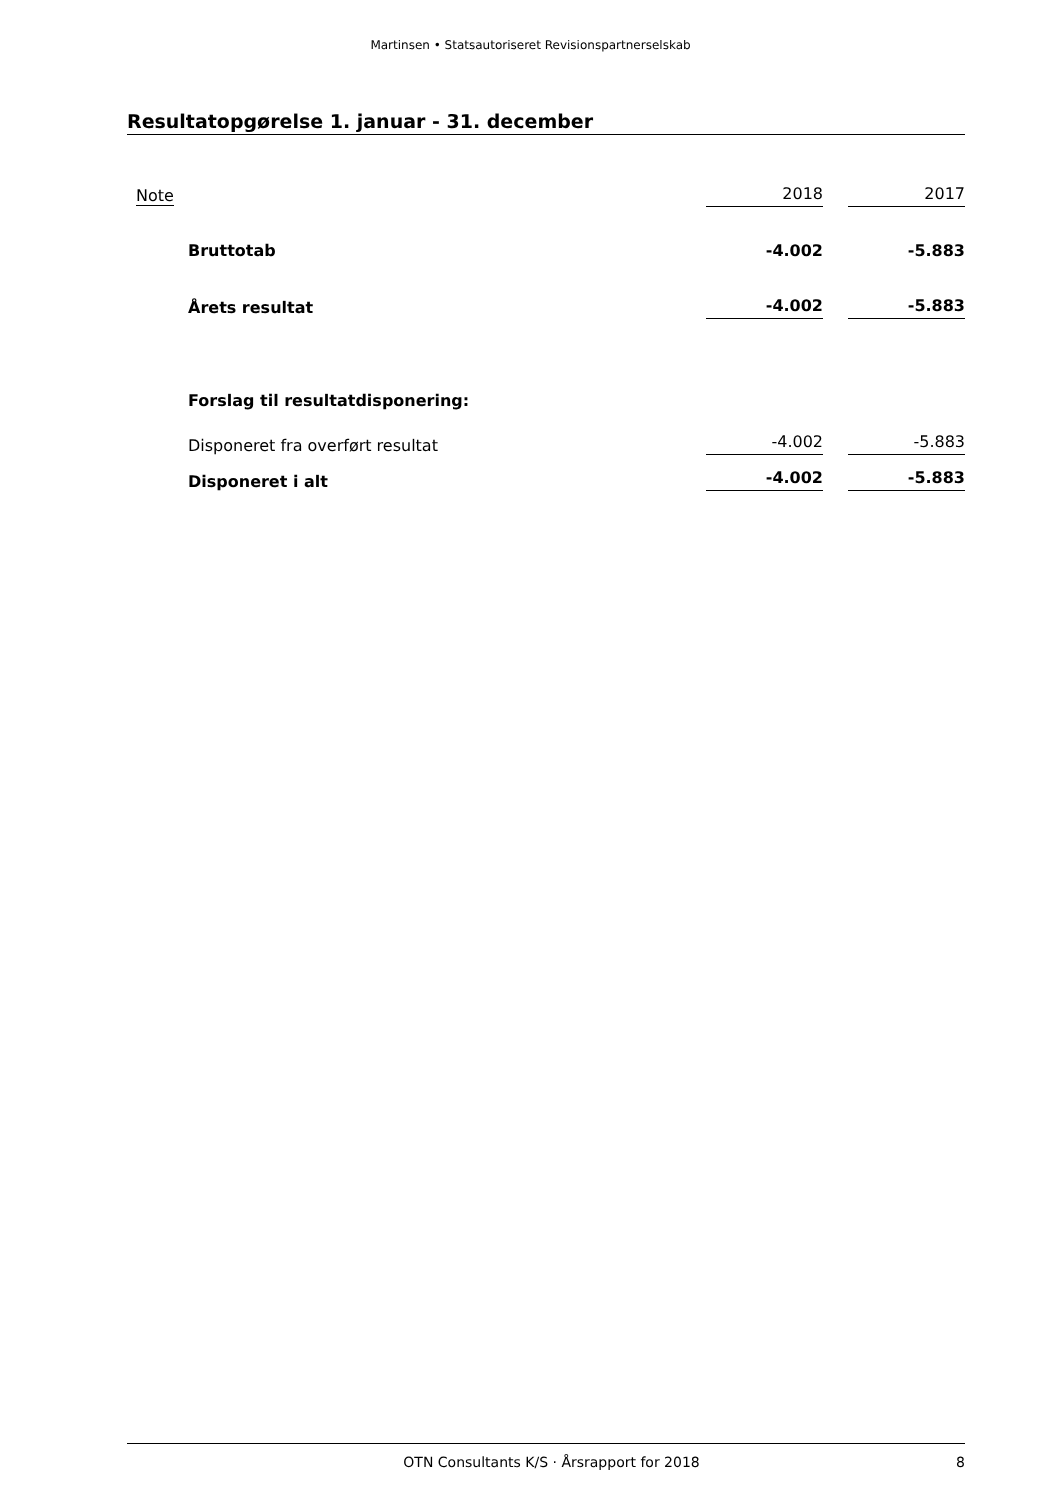Martinsen • Statsautoriseret Revisionspartnerselskab
Resultatopgørelse 1. januar - 31. december
| Note | | 2018 | | 2017 |
| --- | --- | --- | --- | --- |
| | Bruttotab | -4.002 | | -5.883 |
| | Årets resultat | -4.002 | | -5.883 |
| | Forslag til resultatdisponering: | | | |
| | Disponeret fra overført resultat | -4.002 | | -5.883 |
| | Disponeret i alt | -4.002 | | -5.883 |
OTN Consultants K/S · Årsrapport for 2018 8